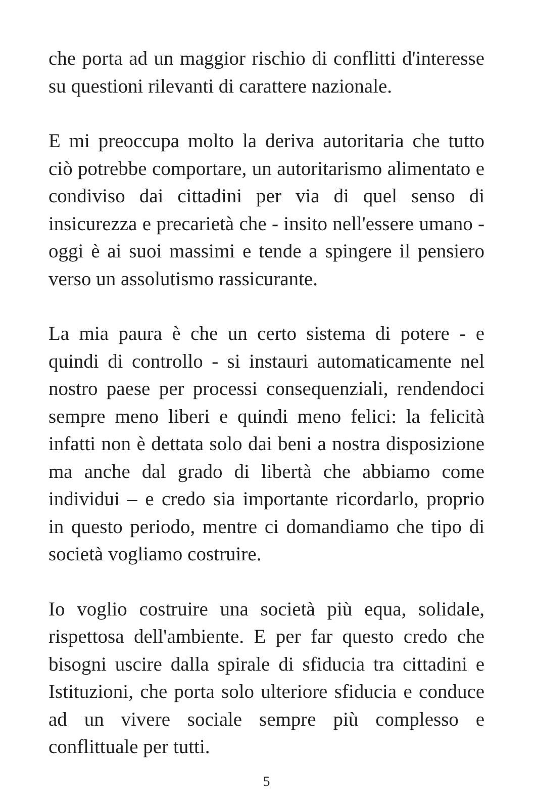che porta ad un maggior rischio di conflitti d'interesse su questioni rilevanti di carattere nazionale.
E mi preoccupa molto la deriva autoritaria che tutto ciò potrebbe comportare, un autoritarismo alimentato e condiviso dai cittadini per via di quel senso di insicurezza e precarietà che - insito nell'essere umano - oggi è ai suoi massimi e tende a spingere il pensiero verso un assolutismo rassicurante.
La mia paura è che un certo sistema di potere - e quindi di controllo - si instauri automaticamente nel nostro paese per processi consequenziali, rendendoci sempre meno liberi e quindi meno felici: la felicità infatti non è dettata solo dai beni a nostra disposizione ma anche dal grado di libertà che abbiamo come individui – e credo sia importante ricordarlo, proprio in questo periodo, mentre ci domandiamo che tipo di società vogliamo costruire.
Io voglio costruire una società più equa, solidale, rispettosa dell'ambiente. E per far questo credo che bisogni uscire dalla spirale di sfiducia tra cittadini e Istituzioni, che porta solo ulteriore sfiducia e conduce ad un vivere sociale sempre più complesso e conflittuale per tutti.
5